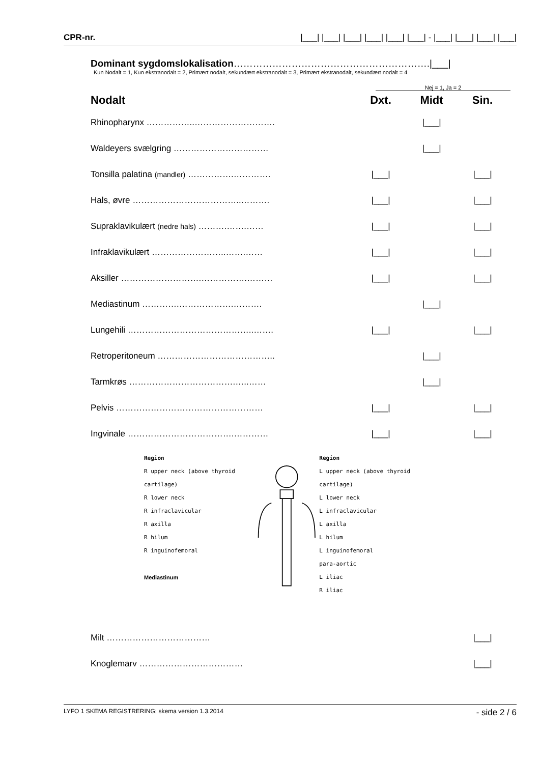CPR-nr. |___| |___| |___| |___| |___| |___| - |___| |___| |___| |___|
Dominant sygdomslokalisation…………………………………………………….|___|
Kun Nodalt = 1, Kun ekstranodalt = 2, Primært nodalt, sekundært ekstranodalt = 3, Primært ekstranodalt, sekundært nodalt = 4
Nej = 1, Ja = 2
| Nodalt | Dxt. | Midt | Sin. |
| --- | --- | --- | --- |
| Rhinopharynx ……………..………………………. | | /___/ | |
| Waldeyers svælgring …………………………… | | /___/ | |
| Tonsilla palatina (mandler) …………….…………. | /___/ | | /___/ |
| Hals, øvre ………………………………..………. | /___/ | | /___/ |
| Supraklavikulært (nedre hals) ……….…….…… | /___/ | | /___/ |
| Infraklavikulært ……………………..…….…… | /___/ | | /___/ |
| Aksiller ……………………….…………….……… | /___/ | | /___/ |
| Mediastinum ………….……………….………. | | /___/ | |
| Lungehili ……………………………………..……. | /___/ | | /___/ |
| Retroperitoneum ………………………………….. | | /___/ | |
| Tarmkrøs ……………………………….…..…… | | /___/ | |
| Pelvis …………………………………………… | /___/ | | /___/ |
| Ingvinale ……………………………….………… | /___/ | | /___/ |
Region
R upper neck (above thyroid cartilage)
R lower neck
R infraclavicular
R axilla
R hilum
R inguinofemoral
Mediastinum
Region
L upper neck (above thyroid cartilage)
L lower neck
L infraclavicular
L axilla
L hilum
L inguinofemoral
para-aortic
L iliac
R iliac
| Milt ……………………………… | | /___/ | |
| Knoglemarv ……………………………… | | /___/ | |
LYFO 1 SKEMA REGISTRERING; skema version 1.3.2014 - side 2 / 6